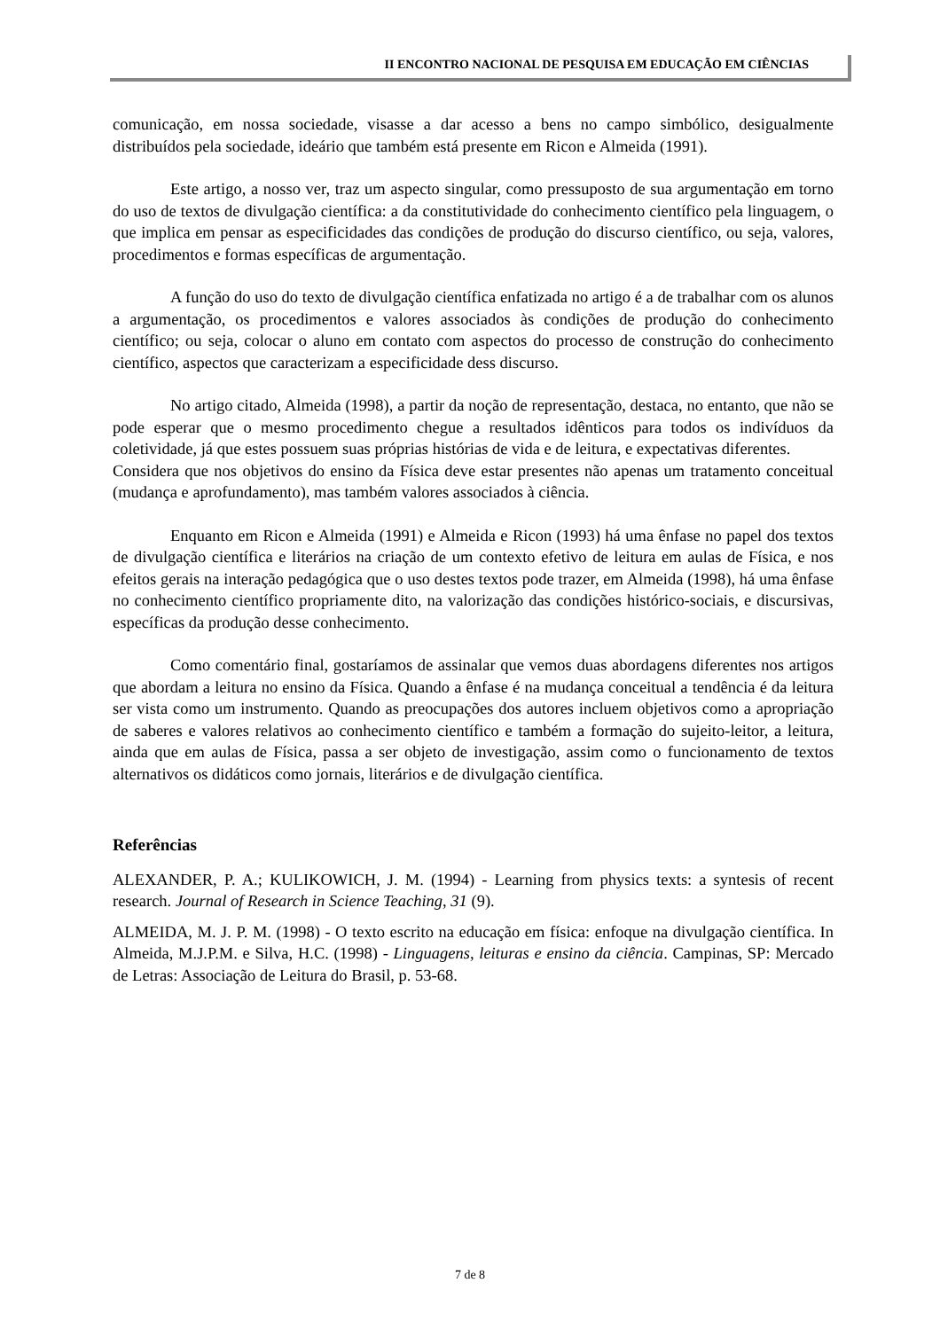II ENCONTRO NACIONAL DE PESQUISA EM EDUCAÇÃO EM CIÊNCIAS
comunicação, em nossa sociedade, visasse a dar acesso a bens no campo simbólico, desigualmente distribuídos pela sociedade, ideário que também está presente em Ricon e Almeida (1991).
Este artigo, a nosso ver, traz um aspecto singular, como pressuposto de sua argumentação em torno do uso de textos de divulgação científica: a da constitutividade do conhecimento científico pela linguagem, o que implica em pensar as especificidades das condições de produção do discurso científico, ou seja, valores, procedimentos e formas específicas de argumentação.
A função do uso do texto de divulgação científica enfatizada no artigo é a de trabalhar com os alunos a argumentação, os procedimentos e valores associados às condições de produção do conhecimento científico; ou seja, colocar o aluno em contato com aspectos do processo de construção do conhecimento científico, aspectos que caracterizam a especificidade dess discurso.
No artigo citado, Almeida (1998), a partir da noção de representação, destaca, no entanto, que não se pode esperar que o mesmo procedimento chegue a resultados idênticos para todos os indivíduos da coletividade, já que estes possuem suas próprias histórias de vida e de leitura, e expectativas diferentes.
Considera que nos objetivos do ensino da Física deve estar presentes não apenas um tratamento conceitual (mudança e aprofundamento), mas também valores associados à ciência.
Enquanto em Ricon e Almeida (1991) e Almeida e Ricon (1993) há uma ênfase no papel dos textos de divulgação científica e literários na criação de um contexto efetivo de leitura em aulas de Física, e nos efeitos gerais na interação pedagógica que o uso destes textos pode trazer, em Almeida (1998), há uma ênfase no conhecimento científico propriamente dito, na valorização das condições histórico-sociais, e discursivas, específicas da produção desse conhecimento.
Como comentário final, gostaríamos de assinalar que vemos duas abordagens diferentes nos artigos que abordam a leitura no ensino da Física. Quando a ênfase é na mudança conceitual a tendência é da leitura ser vista como um instrumento. Quando as preocupações dos autores incluem objetivos como a apropriação de saberes e valores relativos ao conhecimento científico e também a formação do sujeito-leitor, a leitura, ainda que em aulas de Física, passa a ser objeto de investigação, assim como o funcionamento de textos alternativos os didáticos como jornais, literários e de divulgação científica.
Referências
ALEXANDER, P. A.; KULIKOWICH, J. M. (1994) - Learning from physics texts: a syntesis of recent research. Journal of Research in Science Teaching, 31 (9).
ALMEIDA, M. J. P. M. (1998) - O texto escrito na educação em física: enfoque na divulgação científica. In Almeida, M.J.P.M. e Silva, H.C. (1998) - Linguagens, leituras e ensino da ciência. Campinas, SP: Mercado de Letras: Associação de Leitura do Brasil, p. 53-68.
7 de 8